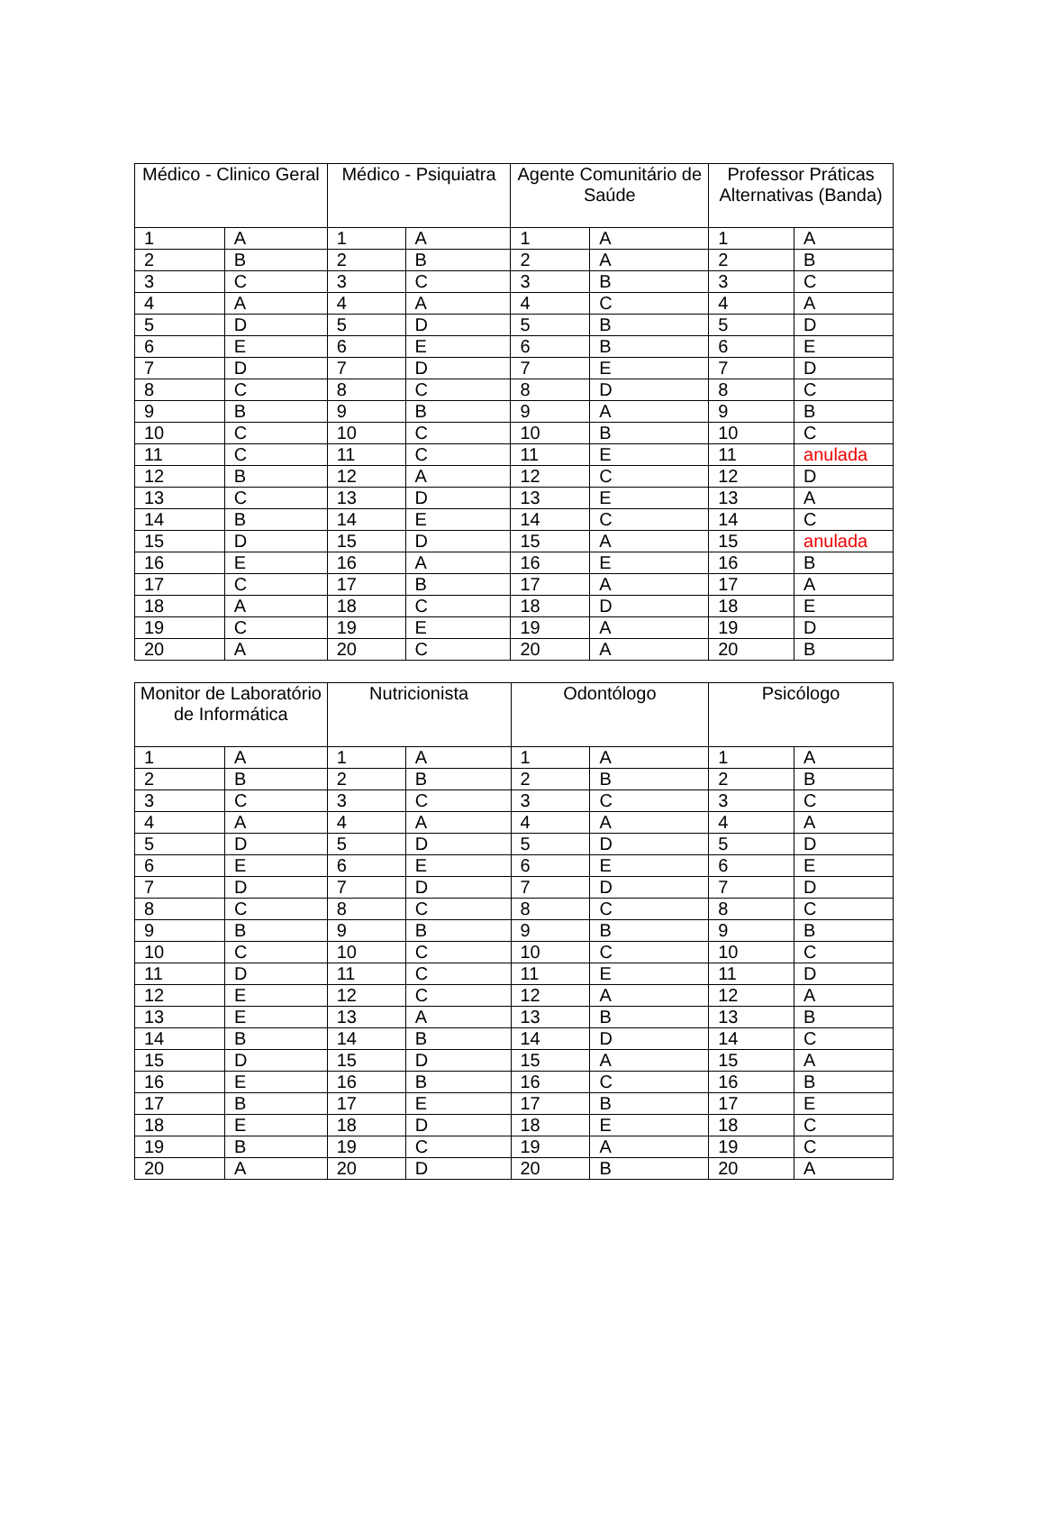| Médico - Clinico Geral | | Médico - Psiquiatra | | Agente Comunitário de Saúde | | Professor Práticas Alternativas (Banda) | |
| --- | --- | --- | --- | --- | --- | --- | --- |
| 1 | A | 1 | A | 1 | A | 1 | A |
| 2 | B | 2 | B | 2 | A | 2 | B |
| 3 | C | 3 | C | 3 | B | 3 | C |
| 4 | A | 4 | A | 4 | C | 4 | A |
| 5 | D | 5 | D | 5 | B | 5 | D |
| 6 | E | 6 | E | 6 | B | 6 | E |
| 7 | D | 7 | D | 7 | E | 7 | D |
| 8 | C | 8 | C | 8 | D | 8 | C |
| 9 | B | 9 | B | 9 | A | 9 | B |
| 10 | C | 10 | C | 10 | B | 10 | C |
| 11 | C | 11 | C | 11 | E | 11 | anulada |
| 12 | B | 12 | A | 12 | C | 12 | D |
| 13 | C | 13 | D | 13 | E | 13 | A |
| 14 | B | 14 | E | 14 | C | 14 | C |
| 15 | D | 15 | D | 15 | A | 15 | anulada |
| 16 | E | 16 | A | 16 | E | 16 | B |
| 17 | C | 17 | B | 17 | A | 17 | A |
| 18 | A | 18 | C | 18 | D | 18 | E |
| 19 | C | 19 | E | 19 | A | 19 | D |
| 20 | A | 20 | C | 20 | A | 20 | B |
| Monitor de Laboratório de Informática | | Nutricionista | | Odontólogo | | Psicólogo | |
| --- | --- | --- | --- | --- | --- | --- | --- |
| 1 | A | 1 | A | 1 | A | 1 | A |
| 2 | B | 2 | B | 2 | B | 2 | B |
| 3 | C | 3 | C | 3 | C | 3 | C |
| 4 | A | 4 | A | 4 | A | 4 | A |
| 5 | D | 5 | D | 5 | D | 5 | D |
| 6 | E | 6 | E | 6 | E | 6 | E |
| 7 | D | 7 | D | 7 | D | 7 | D |
| 8 | C | 8 | C | 8 | C | 8 | C |
| 9 | B | 9 | B | 9 | B | 9 | B |
| 10 | C | 10 | C | 10 | C | 10 | C |
| 11 | D | 11 | C | 11 | E | 11 | D |
| 12 | E | 12 | C | 12 | A | 12 | A |
| 13 | E | 13 | A | 13 | B | 13 | B |
| 14 | B | 14 | B | 14 | D | 14 | C |
| 15 | D | 15 | D | 15 | A | 15 | A |
| 16 | E | 16 | B | 16 | C | 16 | B |
| 17 | B | 17 | E | 17 | B | 17 | E |
| 18 | E | 18 | D | 18 | E | 18 | C |
| 19 | B | 19 | C | 19 | A | 19 | C |
| 20 | A | 20 | D | 20 | B | 20 | A |